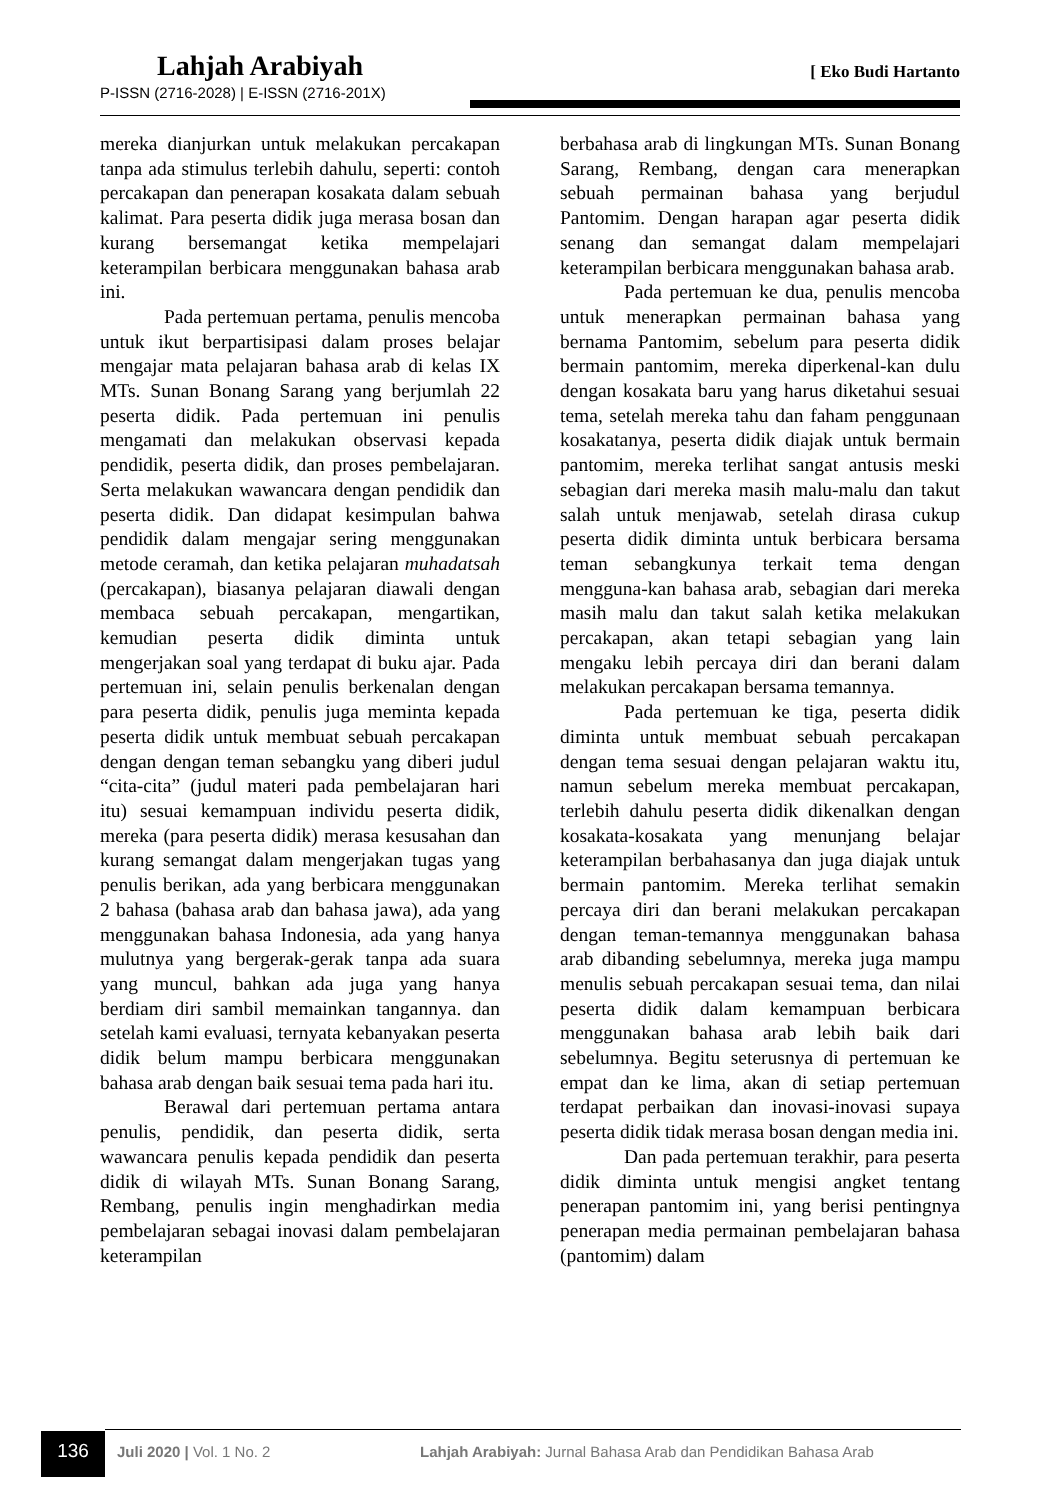Lahjah Arabiyah
[ Eko Budi Hartanto
P-ISSN (2716-2028) | E-ISSN (2716-201X)
mereka dianjurkan untuk melakukan percakapan tanpa ada stimulus terlebih dahulu, seperti: contoh percakapan dan penerapan kosakata dalam sebuah kalimat. Para peserta didik juga merasa bosan dan kurang bersemangat ketika mempelajari keterampilan berbicara menggunakan bahasa arab ini.
Pada pertemuan pertama, penulis mencoba untuk ikut berpartisipasi dalam proses belajar mengajar mata pelajaran bahasa arab di kelas IX MTs. Sunan Bonang Sarang yang berjumlah 22 peserta didik. Pada pertemuan ini penulis mengamati dan melakukan observasi kepada pendidik, peserta didik, dan proses pembelajaran. Serta melakukan wawancara dengan pendidik dan peserta didik. Dan didapat kesimpulan bahwa pendidik dalam mengajar sering menggunakan metode ceramah, dan ketika pelajaran muhadatsah (percakapan), biasanya pelajaran diawali dengan membaca sebuah percakapan, mengartikan, kemudian peserta didik diminta untuk mengerjakan soal yang terdapat di buku ajar. Pada pertemuan ini, selain penulis berkenalan dengan para peserta didik, penulis juga meminta kepada peserta didik untuk membuat sebuah percakapan dengan dengan teman sebangku yang diberi judul “cita-cita” (judul materi pada pembelajaran hari itu) sesuai kemampuan individu peserta didik, mereka (para peserta didik) merasa kesusahan dan kurang semangat dalam mengerjakan tugas yang penulis berikan, ada yang berbicara menggunakan 2 bahasa (bahasa arab dan bahasa jawa), ada yang menggunakan bahasa Indonesia, ada yang hanya mulutnya yang bergerak-gerak tanpa ada suara yang muncul, bahkan ada juga yang hanya berdiam diri sambil memainkan tangannya. dan setelah kami evaluasi, ternyata kebanyakan peserta didik belum mampu berbicara menggunakan bahasa arab dengan baik sesuai tema pada hari itu.
Berawal dari pertemuan pertama antara penulis, pendidik, dan peserta didik, serta wawancara penulis kepada pendidik dan peserta didik di wilayah MTs. Sunan Bonang Sarang, Rembang, penulis ingin menghadirkan media pembelajaran sebagai inovasi dalam pembelajaran keterampilan
berbahasa arab di lingkungan MTs. Sunan Bonang Sarang, Rembang, dengan cara menerapkan sebuah permainan bahasa yang berjudul Pantomim. Dengan harapan agar peserta didik senang dan semangat dalam mempelajari keterampilan berbicara menggunakan bahasa arab.
Pada pertemuan ke dua, penulis mencoba untuk menerapkan permainan bahasa yang bernama Pantomim, sebelum para peserta didik bermain pantomim, mereka diperkenal-kan dulu dengan kosakata baru yang harus diketahui sesuai tema, setelah mereka tahu dan faham penggunaan kosakatanya, peserta didik diajak untuk bermain pantomim, mereka terlihat sangat antusis meski sebagian dari mereka masih malu-malu dan takut salah untuk menjawab, setelah dirasa cukup peserta didik diminta untuk berbicara bersama teman sebangkunya terkait tema dengan mengguna-kan bahasa arab, sebagian dari mereka masih malu dan takut salah ketika melakukan percakapan, akan tetapi sebagian yang lain mengaku lebih percaya diri dan berani dalam melakukan percakapan bersama temannya.
Pada pertemuan ke tiga, peserta didik diminta untuk membuat sebuah percakapan dengan tema sesuai dengan pelajaran waktu itu, namun sebelum mereka membuat percakapan, terlebih dahulu peserta didik dikenalkan dengan kosakata-kosakata yang menunjang belajar keterampilan berbahasanya dan juga diajak untuk bermain pantomim. Mereka terlihat semakin percaya diri dan berani melakukan percakapan dengan teman-temannya menggunakan bahasa arab dibanding sebelumnya, mereka juga mampu menulis sebuah percakapan sesuai tema, dan nilai peserta didik dalam kemampuan berbicara menggunakan bahasa arab lebih baik dari sebelumnya. Begitu seterusnya di pertemuan ke empat dan ke lima, akan di setiap pertemuan terdapat perbaikan dan inovasi-inovasi supaya peserta didik tidak merasa bosan dengan media ini.
Dan pada pertemuan terakhir, para peserta didik diminta untuk mengisi angket tentang penerapan pantomim ini, yang berisi pentingnya penerapan media permainan pembelajaran bahasa (pantomim) dalam
136
Juli 2020 | Vol. 1 No. 2 Lahjah Arabiyah: Jurnal Bahasa Arab dan Pendidikan Bahasa Arab